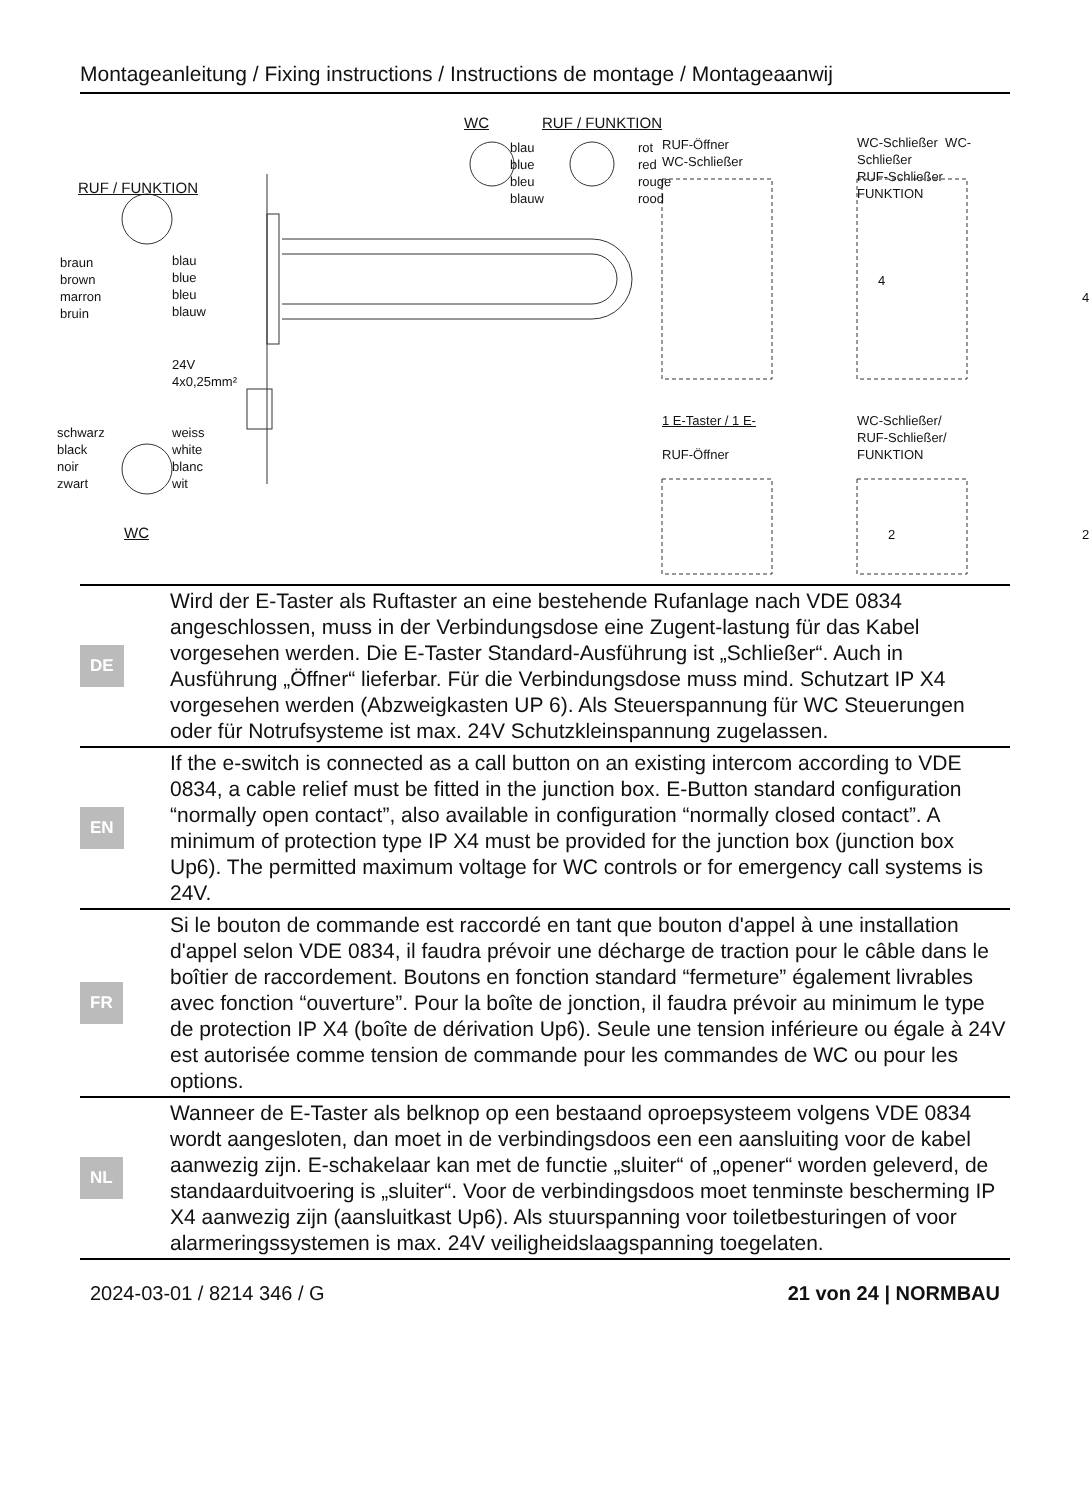Montageanleitung / Fixing instructions / Instructions de montage / Montageaanwij
WC RUF / FUNKTION
blau
blue
bleu
blauw
rot
red
rouge
rood
RUF / FUNKTION
braun
brown
marron
bruin
blau
blue
bleu
blauw
24V
4x0,25mm²
schwarz
black
noir
zwart
weiss
white
blanc
wit
WC
RUF-Öffner
WC-Schließer
WC-Schließer WC-Schließer
RUF-Schließer FUNKTION
4
4
1 E-Taster / 1 E-
RUF-Öffner
WC-Schließer/
RUF-Schließer/
FUNKTION
2 2
| DE | Wird der E-Taster als Ruftaster an eine bestehende Rufanlage nach VDE 0834 angeschlossen, muss in der Verbindungsdose eine Zugent-lastung für das Kabel vorgesehen werden. Die E-Taster Standard-Ausführung ist „Schließer“. Auch in Ausführung „Öffner“ lieferbar. Für die Verbindungsdose muss mind. Schutzart IP X4 vorgesehen werden (Abzweigkasten UP 6). Als Steuerspannung für WC Steuerungen oder für Notrufsysteme ist max. 24V Schutzkleinspannung zugelassen. |
| EN | If the e-switch is connected as a call button on an existing intercom according to VDE 0834, a cable relief must be fitted in the junction box. E-Button standard configuration “normally open contact”, also available in configuration “normally closed contact”. A minimum of protection type IP X4 must be provided for the junction box (junction box Up6). The permitted maximum voltage for WC controls or for emergency call systems is 24V. |
| FR | Si le bouton de commande est raccordé en tant que bouton d'appel à une installation d'appel selon VDE 0834, il faudra prévoir une décharge de traction pour le câble dans le boîtier de raccordement. Boutons en fonction standard “fermeture” également livrables avec fonction “ouverture”. Pour la boîte de jonction, il faudra prévoir au minimum le type de protection IP X4 (boîte de dérivation Up6). Seule une tension inférieure ou égale à 24V est autorisée comme tension de commande pour les commandes de WC ou pour les options. |
| NL | Wanneer de E-Taster als belknop op een bestaand oproepsysteem volgens VDE 0834 wordt aangesloten, dan moet in de verbindingsdoos een een aansluiting voor de kabel aanwezig zijn. E-schakelaar kan met de functie „sluiter“ of „opener“ worden geleverd, de standaarduitvoering is „sluiter“. Voor de verbindingsdoos moet tenminste bescherming IP X4 aanwezig zijn (aansluitkast Up6). Als stuurspanning voor toiletbesturingen of voor alarmeringssystemen is max. 24V veiligheidslaagspanning toegelaten. |
2024-03-01 / 8214 346 / G 21 von 24 | NORMBAU